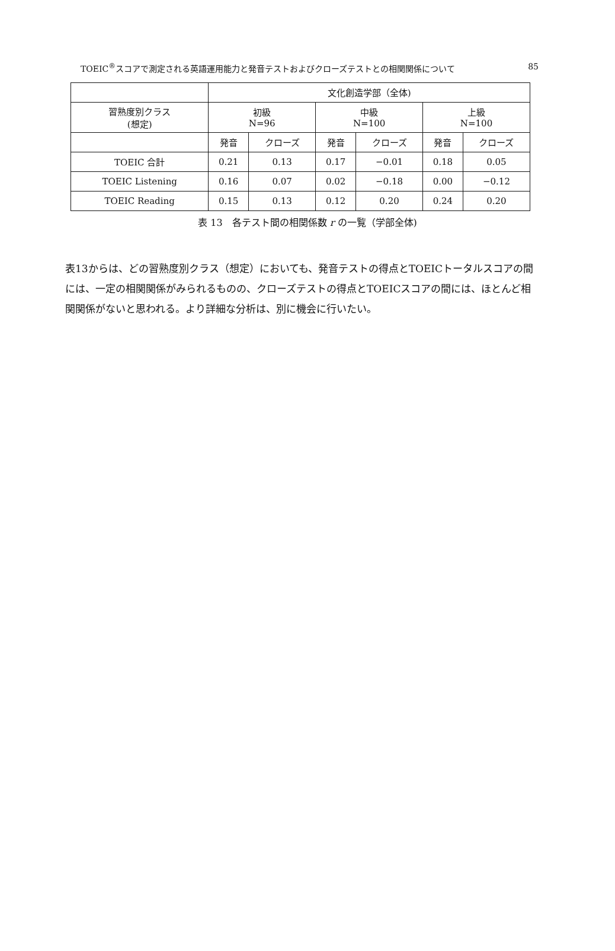TOEIC<sup>®</sup>スコアで測定される英語運用能力と発音テストおよびクローズテストとの相関関係について 85
| | 文化創造学部（全体) | | | | | |
| 習熟度別クラス (想定) | 初級 N=96 | | 中級 N=100 | | 上級 N=100 | |
| | 発音 | クローズ | 発音 | クローズ | 発音 | クローズ |
| TOEIC 合計 | 0.21 | 0.13 | 0.17 | −0.01 | 0.18 | 0.05 |
| TOEIC Listening | 0.16 | 0.07 | 0.02 | −0.18 | 0.00 | −0.12 |
| TOEIC Reading | 0.15 | 0.13 | 0.12 | 0.20 | 0.24 | 0.20 |
表 13　各テスト間の相関係数 r の一覧（学部全体)
表13からは、どの習熟度別クラス（想定）においても、発音テストの得点とTOEICトータルスコアの間には、一定の相関関係がみられるものの、クローズテストの得点とTOEICスコアの間には、ほとんど相関関係がないと思われる。より詳細な分析は、別に機会に行いたい。